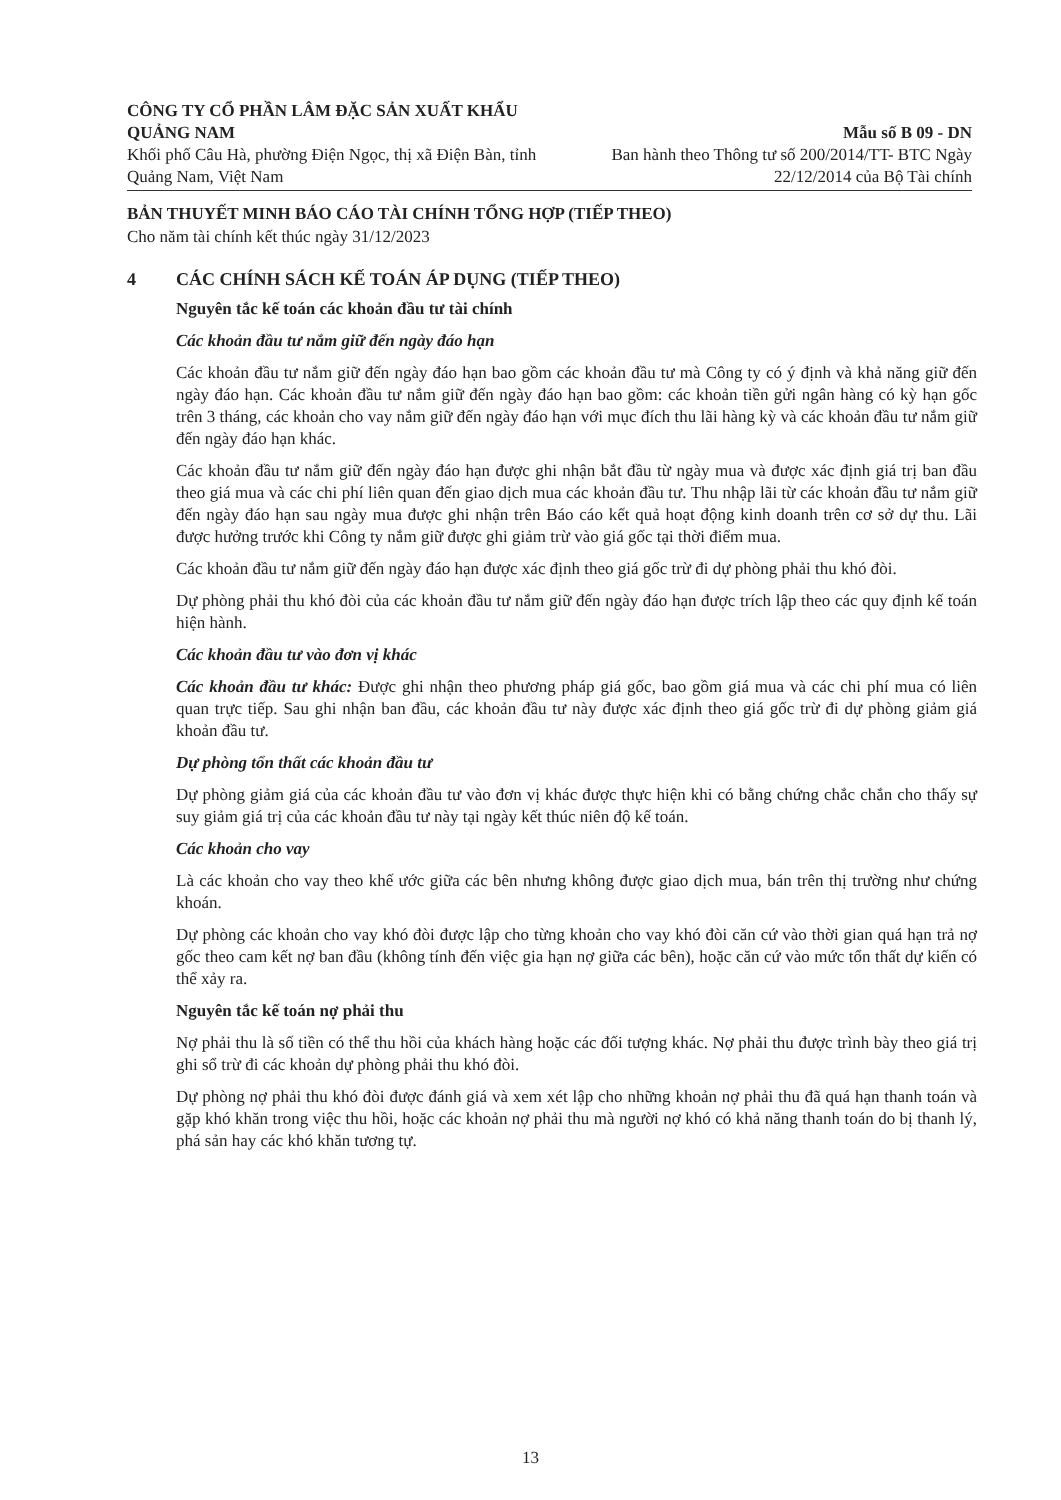CÔNG TY CỔ PHẦN LÂM ĐẶC SẢN XUẤT KHẨU QUẢNG NAM
Khối phố Câu Hà, phường Điện Ngọc, thị xã Điện Bàn, tỉnh Quảng Nam, Việt Nam
Mẫu số B 09 - DN
Ban hành theo Thông tư số 200/2014/TT- BTC Ngày
22/12/2014 của Bộ Tài chính
BẢN THUYẾT MINH BÁO CÁO TÀI CHÍNH TỔNG HỢP (TIẾP THEO)
Cho năm tài chính kết thúc ngày 31/12/2023
4 CÁC CHÍNH SÁCH KẾ TOÁN ÁP DỤNG (TIẾP THEO)
Nguyên tắc kế toán các khoản đầu tư tài chính
Các khoản đầu tư nắm giữ đến ngày đáo hạn
Các khoản đầu tư nắm giữ đến ngày đáo hạn bao gồm các khoản đầu tư mà Công ty có ý định và khả năng giữ đến ngày đáo hạn. Các khoản đầu tư nắm giữ đến ngày đáo hạn bao gồm: các khoản tiền gửi ngân hàng có kỳ hạn gốc trên 3 tháng, các khoản cho vay nắm giữ đến ngày đáo hạn với mục đích thu lãi hàng kỳ và các khoản đầu tư nắm giữ đến ngày đáo hạn khác.
Các khoản đầu tư nắm giữ đến ngày đáo hạn được ghi nhận bắt đầu từ ngày mua và được xác định giá trị ban đầu theo giá mua và các chi phí liên quan đến giao dịch mua các khoản đầu tư. Thu nhập lãi từ các khoản đầu tư nắm giữ đến ngày đáo hạn sau ngày mua được ghi nhận trên Báo cáo kết quả hoạt động kinh doanh trên cơ sở dự thu. Lãi được hưởng trước khi Công ty nắm giữ được ghi giảm trừ vào giá gốc tại thời điểm mua.
Các khoản đầu tư nắm giữ đến ngày đáo hạn được xác định theo giá gốc trừ đi dự phòng phải thu khó đòi.
Dự phòng phải thu khó đòi của các khoản đầu tư nắm giữ đến ngày đáo hạn được trích lập theo các quy định kế toán hiện hành.
Các khoản đầu tư vào đơn vị khác
Các khoản đầu tư khác: Được ghi nhận theo phương pháp giá gốc, bao gồm giá mua và các chi phí mua có liên quan trực tiếp. Sau ghi nhận ban đầu, các khoản đầu tư này được xác định theo giá gốc trừ đi dự phòng giảm giá khoản đầu tư.
Dự phòng tổn thất các khoản đầu tư
Dự phòng giảm giá của các khoản đầu tư vào đơn vị khác được thực hiện khi có bằng chứng chắc chắn cho thấy sự suy giảm giá trị của các khoản đầu tư này tại ngày kết thúc niên độ kế toán.
Các khoản cho vay
Là các khoản cho vay theo khế ước giữa các bên nhưng không được giao dịch mua, bán trên thị trường như chứng khoán.
Dự phòng các khoản cho vay khó đòi được lập cho từng khoản cho vay khó đòi căn cứ vào thời gian quá hạn trả nợ gốc theo cam kết nợ ban đầu (không tính đến việc gia hạn nợ giữa các bên), hoặc căn cứ vào mức tổn thất dự kiến có thể xảy ra.
Nguyên tắc kế toán nợ phải thu
Nợ phải thu là số tiền có thể thu hồi của khách hàng hoặc các đối tượng khác. Nợ phải thu được trình bày theo giá trị ghi sổ trừ đi các khoản dự phòng phải thu khó đòi.
Dự phòng nợ phải thu khó đòi được đánh giá và xem xét lập cho những khoản nợ phải thu đã quá hạn thanh toán và gặp khó khăn trong việc thu hồi, hoặc các khoản nợ phải thu mà người nợ khó có khả năng thanh toán do bị thanh lý, phá sản hay các khó khăn tương tự.
13